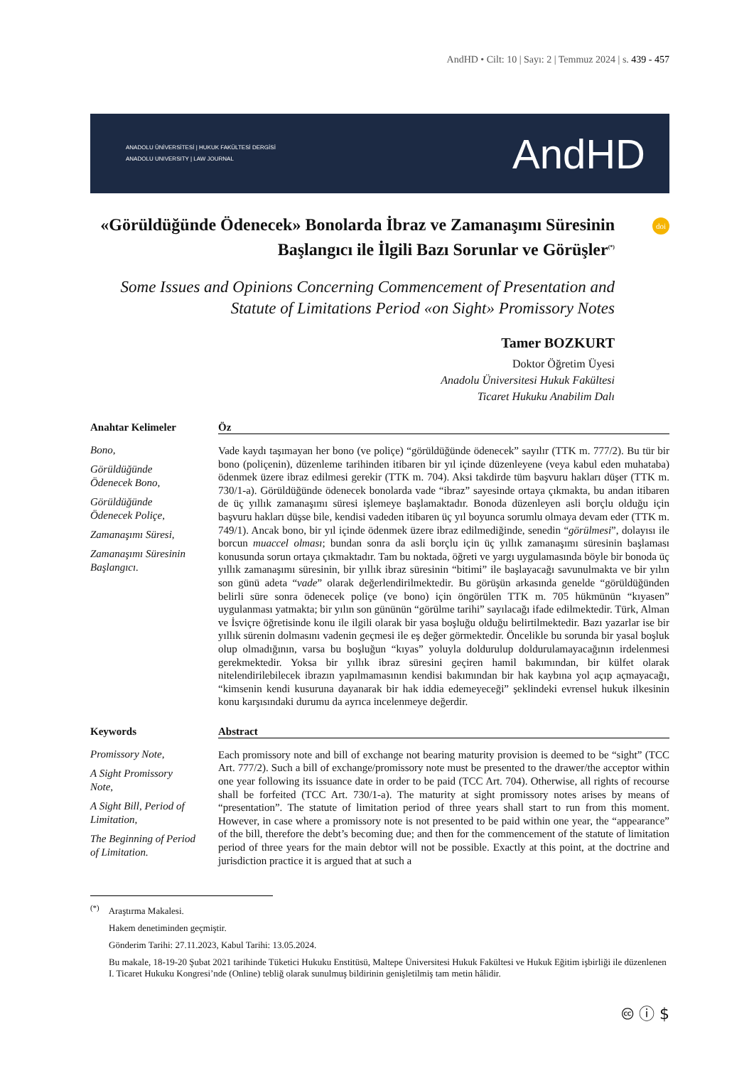AndHD • Cilt: 10 | Sayı: 2 | Temmuz 2024 | s. 439 - 457
ANADOLU ÜNİVERSİTESİ | HUKUK FAKÜLTESİ DERGİSİ
ANADOLU UNIVERSITY | LAW JOURNAL
AndHD
doi
«Görüldüğünde Ödenecek» Bonolarda İbraz ve Zamanaşımı Süresinin Başlangıcı ile İlgili Bazı Sorunlar ve Görüşler<sup>(*)</sup>
Some Issues and Opinions Concerning Commencement of Presentation and Statute of Limitations Period «on Sight» Promissory Notes
Tamer BOZKURT
Doktor Öğretim Üyesi
Anadolu Üniversitesi Hukuk Fakültesi
Ticaret Hukuku Anabilim Dalı
Anahtar Kelimeler
Bono,
Görüldüğünde Ödenecek Bono,
Görüldüğünde Ödenecek Poliçe,
Zamanaşımı Süresi,
Zamanaşımı Süresinin Başlangıcı.
Öz
Vade kaydı taşımayan her bono (ve poliçe) “görüldüğünde ödenecek” sayılır (TTK m. 777/2). Bu tür bir bono (poliçenin), düzenleme tarihinden itibaren bir yıl içinde düzenleyene (veya kabul eden muhataba) ödenmek üzere ibraz edilmesi gerekir (TTK m. 704). Aksi takdirde tüm başvuru hakları düşer (TTK m. 730/1-a). Görüldüğünde ödenecek bonolarda vade “ibraz” sayesinde ortaya çıkmakta, bu andan itibaren de üç yıllık zamanaşımı süresi işlemeye başlamaktadır. Bonoda düzenleyen asli borçlu olduğu için başvuru hakları düşse bile, kendisi vadeden itibaren üç yıl boyunca sorumlu olmaya devam eder (TTK m. 749/1). Ancak bono, bir yıl içinde ödenmek üzere ibraz edilmediğinde, senedin “görülmesi”, dolayısı ile borcun muaccel olması; bundan sonra da asli borçlu için üç yıllık zamanaşımı süresinin başlaması konusunda sorun ortaya çıkmaktadır. Tam bu noktada, öğreti ve yargı uygulamasında böyle bir bonoda üç yıllık zamanaşımı süresinin, bir yıllık ibraz süresinin “bitimi” ile başlayacağı savunulmakta ve bir yılın son günü adeta “vade” olarak değerlendirilmektedir. Bu görüşün arkasında genelde “görüldüğünden belirli süre sonra ödenecek poliçe (ve bono) için öngörülen TTK m. 705 hükmünün “kıyasen” uygulanması yatmakta; bir yılın son gününün “görülme tarihi” sayılacağı ifade edilmektedir. Türk, Alman ve İsviçre öğretisinde konu ile ilgili olarak bir yasa boşluğu olduğu belirtilmektedir. Bazı yazarlar ise bir yıllık sürenin dolmasını vadenin geçmesi ile eş değer görmektedir. Öncelikle bu sorunda bir yasal boşluk olup olmadığının, varsa bu boşluğun “kıyas” yoluyla doldurulup doldurulamayacağının irdelenmesi gerekmektedir. Yoksa bir yıllık ibraz süresini geçiren hamil bakımından, bir külfet olarak nitelendirilebilecek ibrazın yapılmamasının kendisi bakımından bir hak kaybına yol açıp açmayacağı, “kimsenin kendi kusuruna dayanarak bir hak iddia edemeyeceği” şeklindeki evrensel hukuk ilkesinin konu karşısındaki durumu da ayrıca incelenmeye değerdir.
Keywords
Promissory Note,
A Sight Promissory Note,
A Sight Bill, Period of Limitation,
The Beginning of Period of Limitation.
Abstract
Each promissory note and bill of exchange not bearing maturity provision is deemed to be “sight” (TCC Art. 777/2). Such a bill of exchange/promissory note must be presented to the drawer/the acceptor within one year following its issuance date in order to be paid (TCC Art. 704). Otherwise, all rights of recourse shall be forfeited (TCC Art. 730/1-a). The maturity at sight promissory notes arises by means of “presentation”. The statute of limitation period of three years shall start to run from this moment. However, in case where a promissory note is not presented to be paid within one year, the “appearance” of the bill, therefore the debt’s becoming due; and then for the commencement of the statute of limitation period of three years for the main debtor will not be possible. Exactly at this point, at the doctrine and jurisdiction practice it is argued that at such a
<sup>(*)</sup> Araştırma Makalesi.
Hakem denetiminden geçmiştir.
Gönderim Tarihi: 27.11.2023, Kabul Tarihi: 13.05.2024.
Bu makale, 18-19-20 Şubat 2021 tarihinde Tüketici Hukuku Enstitüsü, Maltepe Üniversitesi Hukuk Fakültesi ve Hukuk Eğitim işbirliği ile düzenlenen I. Ticaret Hukuku Kongresi’nde (Online) tebliğ olarak sunulmuş bildirinin genişletilmiş tam metin hâlidir.
🅭 ⓘ $